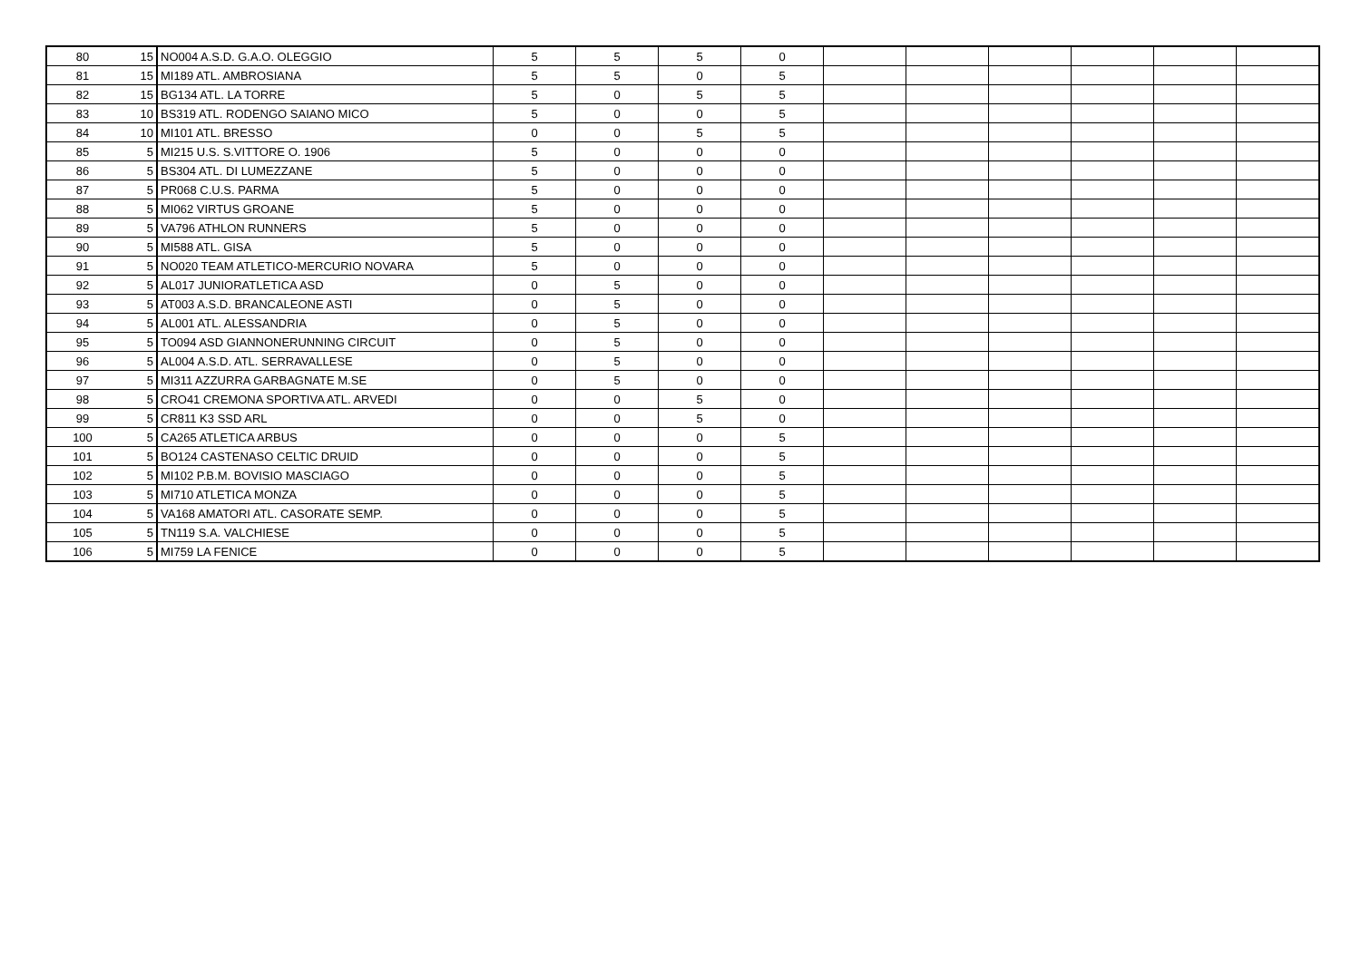| 80 | 15 | NO004 A.S.D. G.A.O. OLEGGIO | 5 | 5 | 5 | 0 | | | | | | |
| 81 | 15 | MI189 ATL. AMBROSIANA | 5 | 5 | 0 | 5 | | | | | | |
| 82 | 15 | BG134 ATL. LA TORRE | 5 | 0 | 5 | 5 | | | | | | |
| 83 | 10 | BS319 ATL. RODENGO SAIANO MICO | 5 | 0 | 0 | 5 | | | | | | |
| 84 | 10 | MI101 ATL. BRESSO | 0 | 0 | 5 | 5 | | | | | | |
| 85 | 5 | MI215 U.S. S.VITTORE O. 1906 | 5 | 0 | 0 | 0 | | | | | | |
| 86 | 5 | BS304 ATL. DI LUMEZZANE | 5 | 0 | 0 | 0 | | | | | | |
| 87 | 5 | PR068 C.U.S. PARMA | 5 | 0 | 0 | 0 | | | | | | |
| 88 | 5 | MI062 VIRTUS GROANE | 5 | 0 | 0 | 0 | | | | | | |
| 89 | 5 | VA796 ATHLON RUNNERS | 5 | 0 | 0 | 0 | | | | | | |
| 90 | 5 | MI588 ATL. GISA | 5 | 0 | 0 | 0 | | | | | | |
| 91 | 5 | NO020 TEAM ATLETICO-MERCURIO NOVARA | 5 | 0 | 0 | 0 | | | | | | |
| 92 | 5 | AL017 JUNIORATLETICA ASD | 0 | 5 | 0 | 0 | | | | | | |
| 93 | 5 | AT003 A.S.D. BRANCALEONE ASTI | 0 | 5 | 0 | 0 | | | | | | |
| 94 | 5 | AL001 ATL. ALESSANDRIA | 0 | 5 | 0 | 0 | | | | | | |
| 95 | 5 | TO094 ASD GIANNONERUNNING CIRCUIT | 0 | 5 | 0 | 0 | | | | | | |
| 96 | 5 | AL004 A.S.D. ATL. SERRAVALLESE | 0 | 5 | 0 | 0 | | | | | | |
| 97 | 5 | MI311 AZZURRA GARBAGNATE M.SE | 0 | 5 | 0 | 0 | | | | | | |
| 98 | 5 | CRO41 CREMONA SPORTIVA ATL. ARVEDI | 0 | 0 | 5 | 0 | | | | | | |
| 99 | 5 | CR811 K3 SSD ARL | 0 | 0 | 5 | 0 | | | | | | |
| 100 | 5 | CA265 ATLETICA ARBUS | 0 | 0 | 0 | 5 | | | | | | |
| 101 | 5 | BO124 CASTENASO CELTIC DRUID | 0 | 0 | 0 | 5 | | | | | | |
| 102 | 5 | MI102 P.B.M. BOVISIO MASCIAGO | 0 | 0 | 0 | 5 | | | | | | |
| 103 | 5 | MI710 ATLETICA MONZA | 0 | 0 | 0 | 5 | | | | | | |
| 104 | 5 | VA168 AMATORI ATL. CASORATE SEMP. | 0 | 0 | 0 | 5 | | | | | | |
| 105 | 5 | TN119 S.A. VALCHIESE | 0 | 0 | 0 | 5 | | | | | | |
| 106 | 5 | MI759 LA FENICE | 0 | 0 | 0 | 5 | | | | | | |